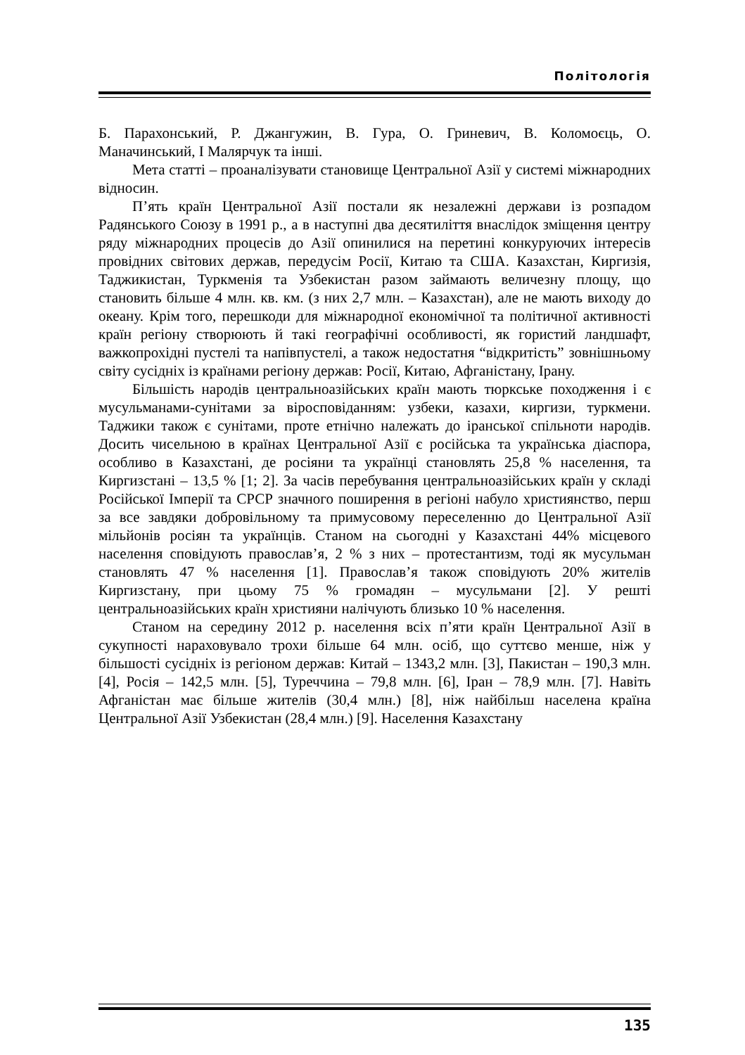Політологія
Б. Парахонський, Р. Джангужин, В. Гура, О. Гриневич, В. Коломоєць, О. Маначинський, І Малярчук та інші.
Мета статті – проаналізувати становище Центральної Азії у системі міжнародних відносин.
П’ять країн Центральної Азії постали як незалежні держави із розпадом Радянського Союзу в 1991 р., а в наступні два десятиліття внаслідок зміщення центру ряду міжнародних процесів до Азії опинилися на перетині конкуруючих інтересів провідних світових держав, передусім Росії, Китаю та США. Казахстан, Киргизія, Таджикистан, Туркменія та Узбекистан разом займають величезну площу, що становить більше 4 млн. кв. км. (з них 2,7 млн. – Казахстан), але не мають виходу до океану. Крім того, перешкоди для міжнародної економічної та політичної активності країн регіону створюють й такі географічні особливості, як гористий ландшафт, важкопрохідні пустелі та напівпустелі, а також недостатня “відкритість” зовнішньому світу сусідніх із країнами регіону держав: Росії, Китаю, Афганістану, Ірану.
Більшість народів центральноазійських країн мають тюркське походження і є мусульманами-сунітами за віросповіданням: узбеки, казахи, киргизи, туркмени. Таджики також є сунітами, проте етнічно належать до іранської спільноти народів. Досить чисельною в країнах Центральної Азії є російська та українська діаспора, особливо в Казахстані, де росіяни та українці становлять 25,8 % населення, та Киргизстані – 13,5 % [1; 2]. За часів перебування центральноазійських країн у складі Російської Імперії та СРСР значного поширення в регіоні набуло християнство, перш за все завдяки добровільному та примусовому переселенню до Центральної Азії мільйонів росіян та українців. Станом на сьогодні у Казахстані 44% місцевого населення сповідують православ’я, 2 % з них – протестантизм, тоді як мусульман становлять 47 % населення [1]. Православ’я також сповідують 20% жителів Киргизстану, при цьому 75 % громадян – мусульмани [2]. У решті центральноазійських країн християни налічують близько 10 % населення.
Станом на середину 2012 р. населення всіх п’яти країн Центральної Азії в сукупності нараховувало трохи більше 64 млн. осіб, що суттєво менше, ніж у більшості сусідніх із регіоном держав: Китай – 1343,2 млн. [3], Пакистан – 190,3 млн. [4], Росія – 142,5 млн. [5], Туреччина – 79,8 млн. [6], Іран – 78,9 млн. [7]. Навіть Афганістан має більше жителів (30,4 млн.) [8], ніж найбільш населена країна Центральної Азії Узбекистан (28,4 млн.) [9]. Населення Казахстану
135